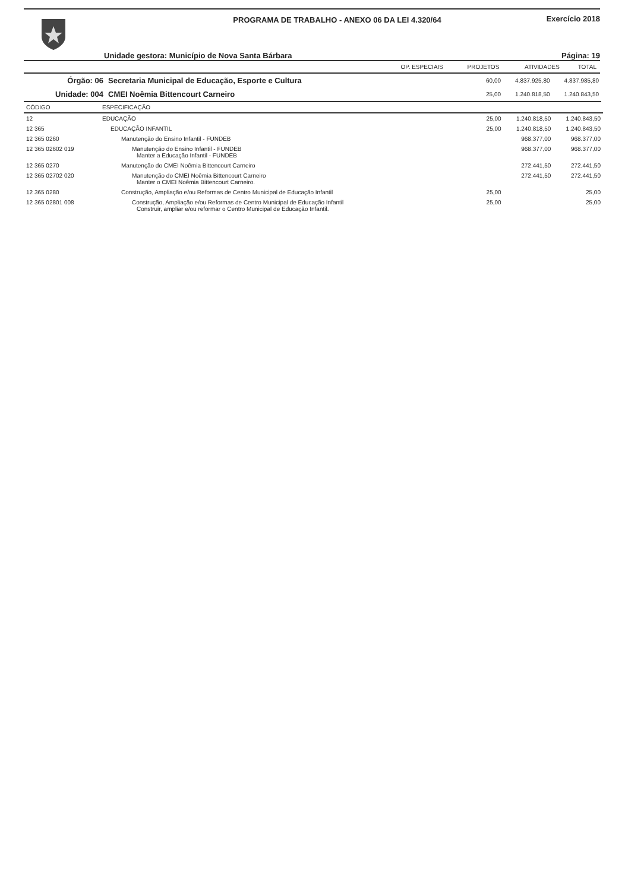PROGRAMA DE TRABALHO - ANEXO 06 DA LEI 4.320/64
Unidade gestora: Município de Nova Santa Bárbara Página: 19
Exercício 2018
| OP. ESPECIAIS | PROJETOS | ATIVIDADES | TOTAL |
| Órgão: 06 | Secretaria Municipal de Educação, Esporte e Cultura | 60,00 | 4.837.925,80 | 4.837.985,80 |
| Unidade: 004 | CMEI Noêmia Bittencourt Carneiro | 25,00 | 1.240.818,50 | 1.240.843,50 |
| CÓDIGO | ESPECIFICAÇÃO | | | |
| --- | --- | --- | --- | --- |
| 12 | EDUCAÇÃO | 25,00 | 1.240.818,50 | 1.240.843,50 |
| 12 365 | EDUCAÇÃO INFANTIL | 25,00 | 1.240.818,50 | 1.240.843,50 |
| 12 365 0260 | Manutenção do Ensino Infantil - FUNDEB | | 968.377,00 | 968.377,00 |
| 12 365 02602 019 | Manutenção do Ensino Infantil - FUNDEB Manter a Educação Infantil - FUNDEB | | 968.377,00 | 968.377,00 |
| 12 365 0270 | Manutenção do CMEI Noêmia Bittencourt Carneiro | | 272.441,50 | 272.441,50 |
| 12 365 02702 020 | Manutenção do CMEI Noêmia Bittencourt Carneiro Manter o CMEI Noêmia Bittencourt Carneiro. | | 272.441,50 | 272.441,50 |
| 12 365 0280 | Construção, Ampliação e/ou Reformas de Centro Municipal de Educação Infantil | 25,00 | | 25,00 |
| 12 365 02801 008 | Construção, Ampliação e/ou Reformas de Centro Municipal de Educação Infantil Construir, ampliar e/ou reformar o Centro Municipal de Educação Infantil. | 25,00 | | 25,00 |